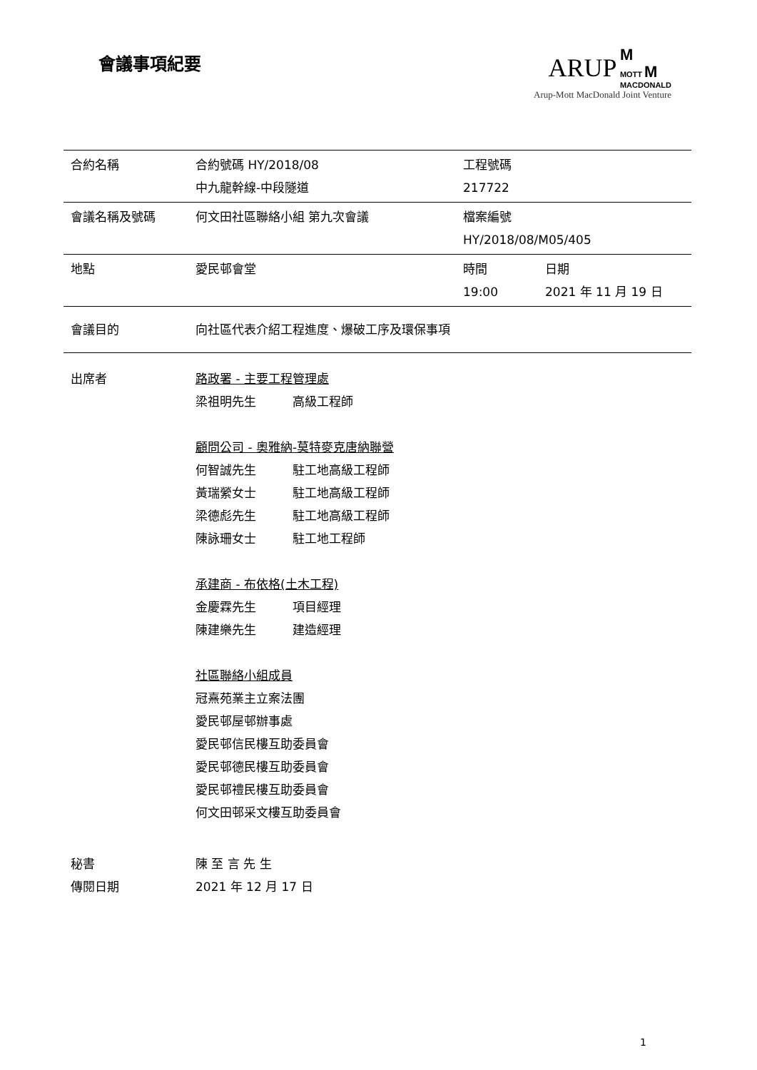會議事項紀要
ARUP M
MOTT M
MACDONALD
Arup-Mott MacDonald Joint Venture
| 合約名稱 | 合約號碼 HY/2018/08 中九龍幹線-中段隧道 | 工程號碼 217722 | |
| 會議名稱及號碼 | 何文田社區聯絡小組 第九次會議 | 檔案編號 HY/2018/08/M05/405 | |
| 地點 | 愛民邨會堂 | 時間 19:00 | 日期 2021 年 11 月 19 日 |
| 會議目的 | 向社區代表介紹工程進度、爆破工序及環保事項 | | |
| 出席者 | 路政署 - 主要工程管理處 梁祖明先生 高級工程師 顧問公司 - 奧雅納-莫特麥克唐納聯營 何智誠先生 駐工地高級工程師 黃瑞縈女士 駐工地高級工程師 梁德彪先生 駐工地高級工程師 陳詠珊女士 駐工地工程師 承建商 - 布依格(土木工程) 金慶霖先生 項目經理 陳建樂先生 建造經理 社區聯絡小組成員 冠熹苑業主立案法團 愛民邨屋邨辦事處 愛民邨信民樓互助委員會 愛民邨德民樓互助委員會 愛民邨禮民樓互助委員會 何文田邨采文樓互助委員會 | | |
| 秘書 傳閱日期 | 陳 至 言 先 生 2021 年 12 月 17 日 | | |
1